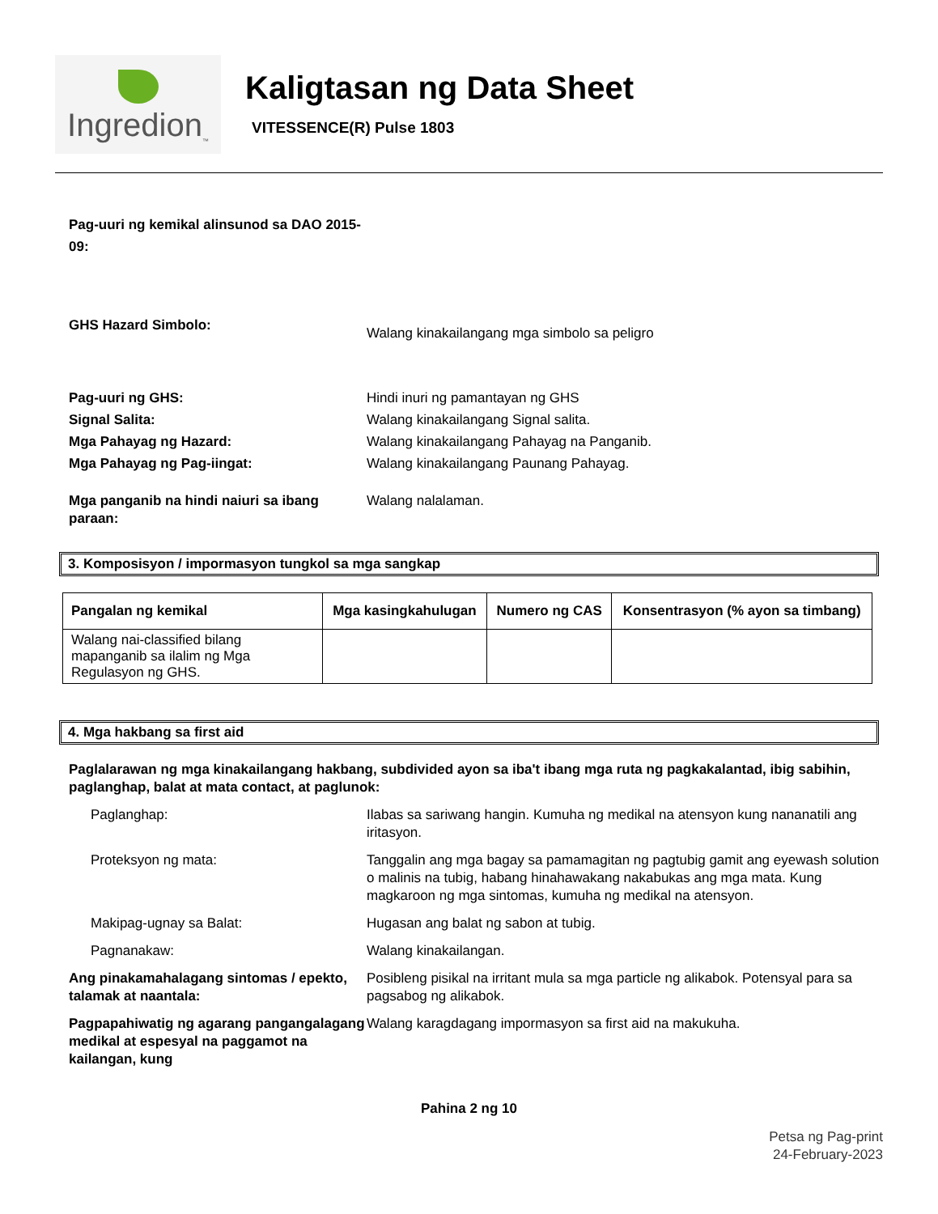Ingredion<sub>™</sub>
Kaligtasan ng Data Sheet
VITESSENCE(R) Pulse 1803
Pag-uuri ng kemikal alinsunod sa DAO 2015-09:
GHS Hazard Simbolo:
Walang kinakailangang mga simbolo sa peligro
Pag-uuri ng GHS: Hindi inuri ng pamantayan ng GHS
Signal Salita: Walang kinakailangang Signal salita.
Mga Pahayag ng Hazard: Walang kinakailangang Pahayag na Panganib.
Mga Pahayag ng Pag-iingat: Walang kinakailangang Paunang Pahayag.
Mga panganib na hindi naiuri sa ibang paraan:
Walang nalalaman.
3. Komposisyon / impormasyon tungkol sa mga sangkap
| Pangalan ng kemikal | Mga kasingkahulugan | Numero ng CAS | Konsentrasyon (% ayon sa timbang) |
| --- | --- | --- | --- |
| Walang nai-classified bilang mapanganib sa ilalim ng Mga Regulasyon ng GHS. | | | |
4. Mga hakbang sa first aid
Paglalarawan ng mga kinakailangang hakbang, subdivided ayon sa iba't ibang mga ruta ng pagkakalantad, ibig sabihin, paglanghap, balat at mata contact, at paglunok:
Paglanghap: Ilabas sa sariwang hangin. Kumuha ng medikal na atensyon kung nananatili ang iritasyon.
Proteksyon ng mata: Tanggalin ang mga bagay sa pamamagitan ng pagtubig gamit ang eyewash solution o malinis na tubig, habang hinahawakang nakabukas ang mga mata. Kung magkaroon ng mga sintomas, kumuha ng medikal na atensyon.
Makipag-ugnay sa Balat: Hugasan ang balat ng sabon at tubig.
Pagnanakaw: Walang kinakailangan.
Ang pinakamahalagang sintomas / epekto, talamak at naantala:
Posibleng pisikal na irritant mula sa mga particle ng alikabok. Potensyal para sa pagsabog ng alikabok.
Pagpapahiwatig ng agarang pangangalagang medikal at espesyal na paggamot na kailangan, kung
Walang karagdagang impormasyon sa first aid na makukuha.
Pahina 2 ng 10
Petsa ng Pag-print
24-February-2023